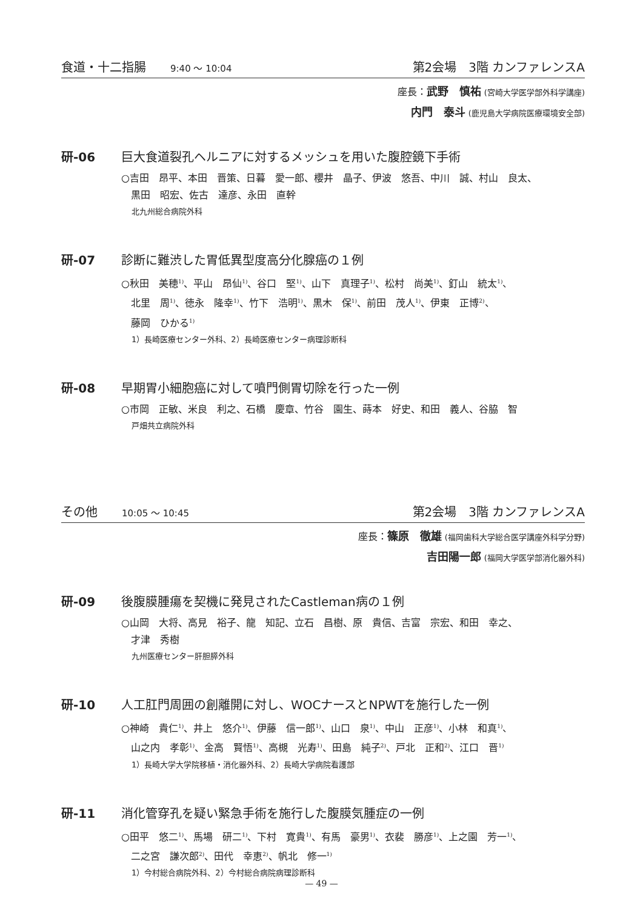食道・十二指腸 9:40 ～ 10:04 第2会場　3階 カンファレンスA
座長：武野　慎祐 (宮崎大学医学部外科学講座)
内門　泰斗 (鹿児島大学病院医療環境安全部)
研-06 巨大食道裂孔ヘルニアに対するメッシュを用いた腹腔鏡下手術
○吉田　昂平、本田　晋策、日暮　愛一郎、櫻井　晶子、伊波　悠吾、中川　誠、村山　良太、
　黒田　昭宏、佐古　達彦、永田　直幹
北九州総合病院外科
研-07 診断に難渋した胃低異型度高分化腺癌の１例
○秋田　美穂<sup>1)</sup>、平山　昂仙<sup>1)</sup>、谷口　堅<sup>1)</sup>、山下　真理子<sup>1)</sup>、松村　尚美<sup>1)</sup>、釘山　統太<sup>1)</sup>、
　北里　周<sup>1)</sup>、徳永　隆幸<sup>1)</sup>、竹下　浩明<sup>1)</sup>、黒木　保<sup>1)</sup>、前田　茂人<sup>1)</sup>、伊東　正博<sup>2)</sup>、
　藤岡　ひかる<sup>1)</sup>
1）長崎医療センター外科、2）長崎医療センター病理診断科
研-08 早期胃小細胞癌に対して噴門側胃切除を行った一例
○市岡　正敏、米良　利之、石橋　慶章、竹谷　園生、蒔本　好史、和田　義人、谷脇　智
戸畑共立病院外科
その他 10:05 ～ 10:45 第2会場　3階 カンファレンスA
座長：篠原　徹雄 (福岡歯科大学総合医学講座外科学分野)
吉田陽一郎 (福岡大学医学部消化器外科)
研-09 後腹膜腫瘍を契機に発見されたCastleman病の１例
○山岡　大将、高見　裕子、龍　知記、立石　昌樹、原　貴信、吉富　宗宏、和田　幸之、
　才津　秀樹
九州医療センター肝胆膵外科
研-10 人工肛門周囲の創離開に対し、WOCナースとNPWTを施行した一例
○神崎　貴仁<sup>1)</sup>、井上　悠介<sup>1)</sup>、伊藤　信一郎<sup>1)</sup>、山口　泉<sup>1)</sup>、中山　正彦<sup>1)</sup>、小林　和真<sup>1)</sup>、
　山之内　孝彰<sup>1)</sup>、金高　賢悟<sup>1)</sup>、高槻　光寿<sup>1)</sup>、田島　純子<sup>2)</sup>、戸北　正和<sup>2)</sup>、江口　晋<sup>1)</sup>
1）長崎大学大学院移植・消化器外科、2）長崎大学病院看護部
研-11 消化管穿孔を疑い緊急手術を施行した腹膜気腫症の一例
○田平　悠二<sup>1)</sup>、馬場　研二<sup>1)</sup>、下村　寛貴<sup>1)</sup>、有馬　豪男<sup>1)</sup>、衣裴　勝彦<sup>1)</sup>、上之園　芳一<sup>1)</sup>、
　二之宮　謙次郎<sup>2)</sup>、田代　幸恵<sup>2)</sup>、帆北　修一<sup>1)</sup>
1）今村総合病院外科、2）今村総合病院病理診断科
— 49 —